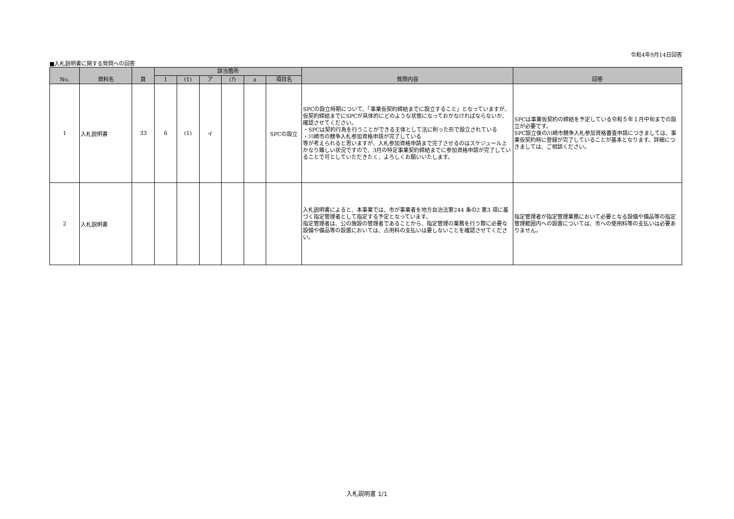令和4年9月14日回答
■入札説明書に関する質問への回答
| No. | 資料名 | 頁 | 該当箇所 | | | | | | 質問内容 | 回答 |
| --- | --- | --- | --- | --- | --- | --- | --- | --- | --- | --- |
| | | | 1 | (1) | ア | (ｱ) | a | 項目名 | | |
| 1 | 入札説明書 | 33 | 6 | (1) | イ | | | SPCの設立 | SPCの設立時期について、「事業仮契約締結までに設立すること」となっていますが、仮契約締結までにSPCが具体的にどのような状態になっておかなければならないか、確認させてください。 ・SPCは契約行為を行うことができる主体として法に則った形で設立されている ・川崎市の競争入札参加資格申請が完了している 等が考えられると思いますが、入札参加資格申請まで完了させるのはスケジュール上かなり難しい状況ですので、3月の特定事業契約締結までに参加資格申請が完了していることで可としていただきたく、よろしくお願いいたします。 | SPCは事業仮契約の締結を予定している令和５年１月中旬までの設立が必要です。 SPC設立後の川崎市競争入札参加資格審査申請につきましては、事業仮契約時に登録が完了していることが基本となります。詳細につきましては、ご相談ください。 |
| 2 | 入札説明書 | | | | | | | | 入札説明書によると、本事業では、市が事業者を地方自治法第244 条の2 第3 項に基づく指定管理者として指定する予定となっています。 指定管理者は、公の施設の管理者であることから、指定管理の業務を行う際に必要な設備や備品等の設置においては、占用料の支払いは要しないことを確認させてください。 | 指定管理者が指定管理業務において必要となる設備や備品等の指定管理範囲内への設置については、市への使用料等の支払いは必要ありません。 |
入札説明書 1/1